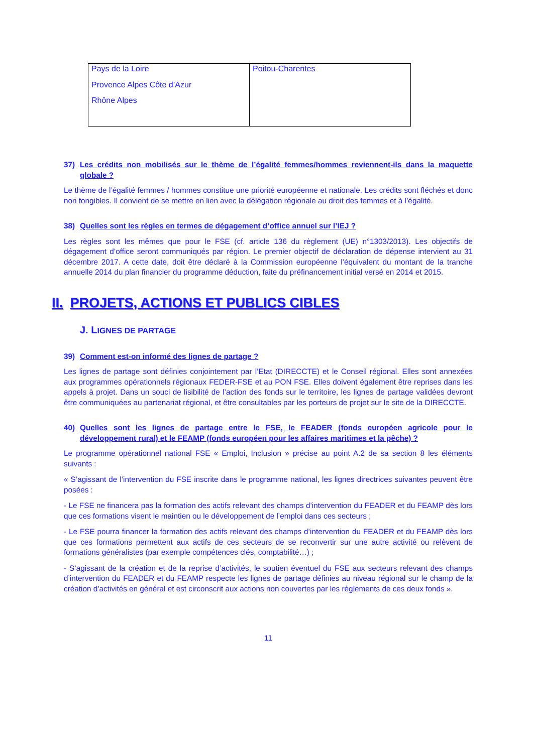| Pays de la Loire Provence Alpes Côte d’Azur Rhône Alpes | Poitou-Charentes |
37) Les crédits non mobilisés sur le thème de l’égalité femmes/hommes reviennent-ils dans la maquette globale ?
Le thème de l’égalité femmes / hommes constitue une priorité européenne et nationale. Les crédits sont fléchés et donc non fongibles. Il convient de se mettre en lien avec la délégation régionale au droit des femmes et à l’égalité.
38) Quelles sont les règles en termes de dégagement d’office annuel sur l’IEJ ?
Les règles sont les mêmes que pour le FSE (cf. article 136 du règlement (UE) n°1303/2013). Les objectifs de dégagement d’office seront communiqués par région. Le premier objectif de déclaration de dépense intervient au 31 décembre 2017. A cette date, doit être déclaré à la Commission européenne l’équivalent du montant de la tranche annuelle 2014 du plan financier du programme déduction, faite du préfinancement initial versé en 2014 et 2015.
II. PROJETS, ACTIONS ET PUBLICS CIBLES
J. LIGNES DE PARTAGE
39) Comment est-on informé des lignes de partage ?
Les lignes de partage sont définies conjointement par l’Etat (DIRECCTE) et le Conseil régional. Elles sont annexées aux programmes opérationnels régionaux FEDER-FSE et au PON FSE. Elles doivent également être reprises dans les appels à projet. Dans un souci de lisibilité de l’action des fonds sur le territoire, les lignes de partage validées devront être communiquées au partenariat régional, et être consultables par les porteurs de projet sur le site de la DIRECCTE.
40) Quelles sont les lignes de partage entre le FSE, le FEADER (fonds européen agricole pour le développement rural) et le FEAMP (fonds européen pour les affaires maritimes et la pêche) ?
Le programme opérationnel national FSE « Emploi, Inclusion » précise au point A.2 de sa section 8 les éléments suivants :
« S’agissant de l’intervention du FSE inscrite dans le programme national, les lignes directrices suivantes peuvent être posées :
- Le FSE ne financera pas la formation des actifs relevant des champs d’intervention du FEADER et du FEAMP dès lors que ces formations visent le maintien ou le développement de l’emploi dans ces secteurs ;
- Le FSE pourra financer la formation des actifs relevant des champs d’intervention du FEADER et du FEAMP dès lors que ces formations permettent aux actifs de ces secteurs de se reconvertir sur une autre activité ou relèvent de formations généralistes (par exemple compétences clés, comptabilité…) ;
- S’agissant de la création et de la reprise d’activités, le soutien éventuel du FSE aux secteurs relevant des champs d’intervention du FEADER et du FEAMP respecte les lignes de partage définies au niveau régional sur le champ de la création d’activités en général et est circonscrit aux actions non couvertes par les règlements de ces deux fonds ».
11